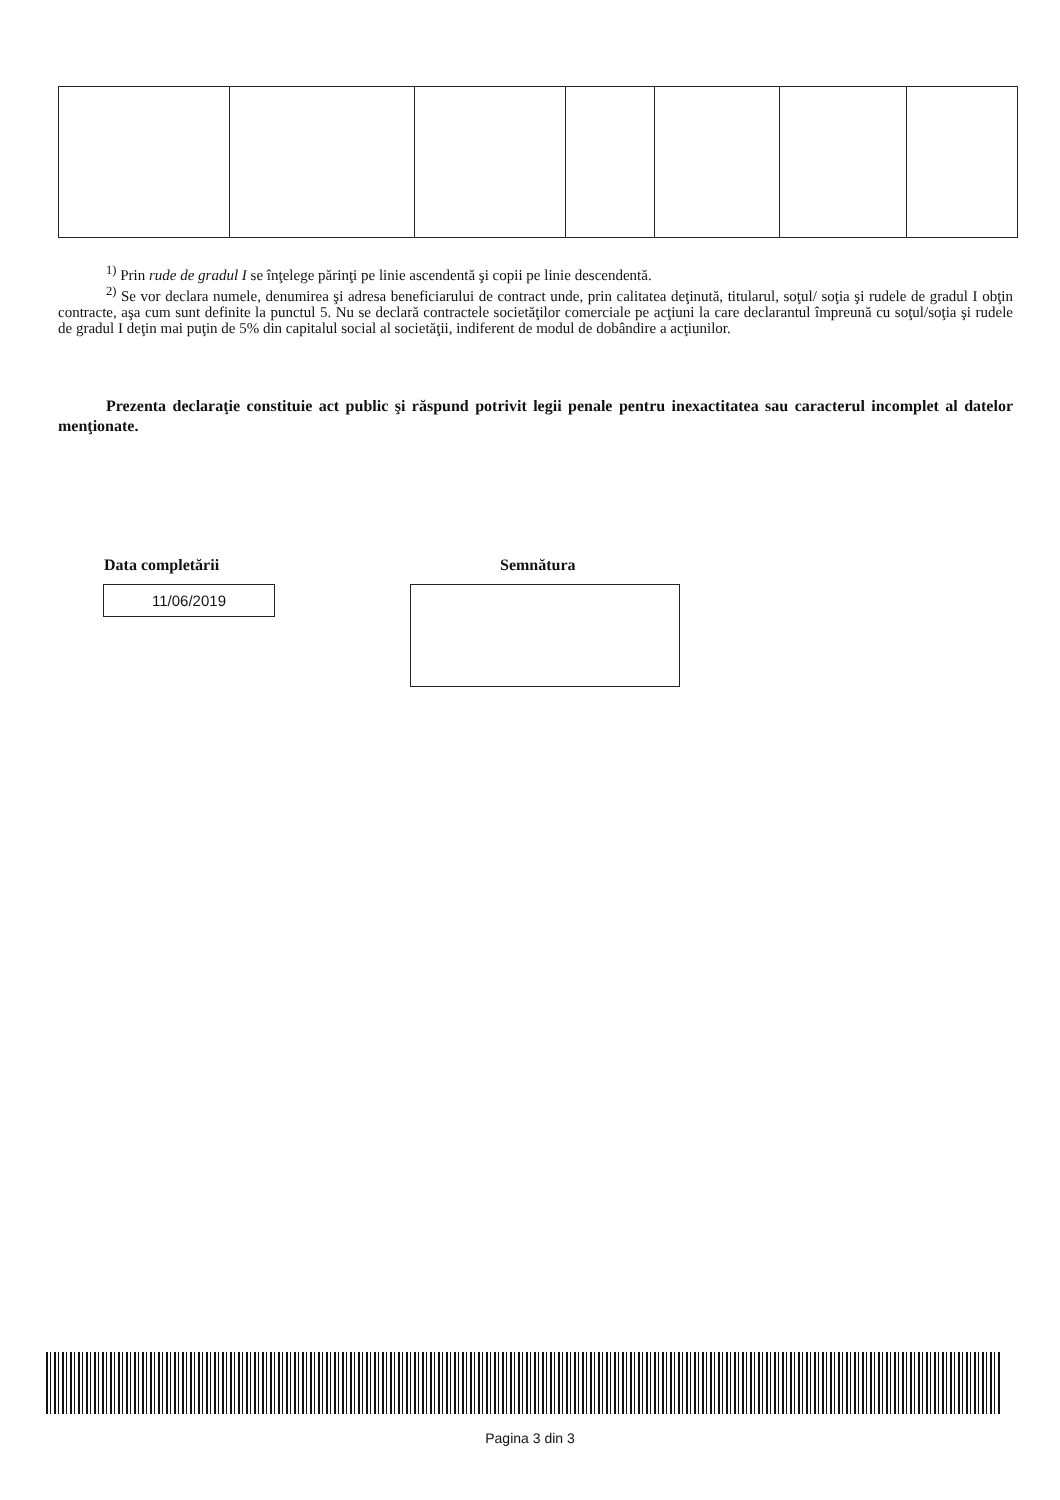<sup>1)</sup> Prin rude de gradul I se înţelege părinţi pe linie ascendentă şi copii pe linie descendentă.
<sup>2)</sup> Se vor declara numele, denumirea şi adresa beneficiarului de contract unde, prin calitatea deţinută, titularul, soţul/ soţia şi rudele de gradul I obţin contracte, aşa cum sunt definite la punctul 5. Nu se declară contractele societăţilor comerciale pe acţiuni la care declarantul împreună cu soţul/soţia şi rudele de gradul I deţin mai puţin de 5% din capitalul social al societăţii, indiferent de modul de dobândire a acţiunilor.
Prezenta declaraţie constituie act public şi răspund potrivit legii penale pentru inexactitatea sau caracterul incomplet al datelor menţionate.
Data completării
11/06/2019
Semnătura
Pagina 3 din 3